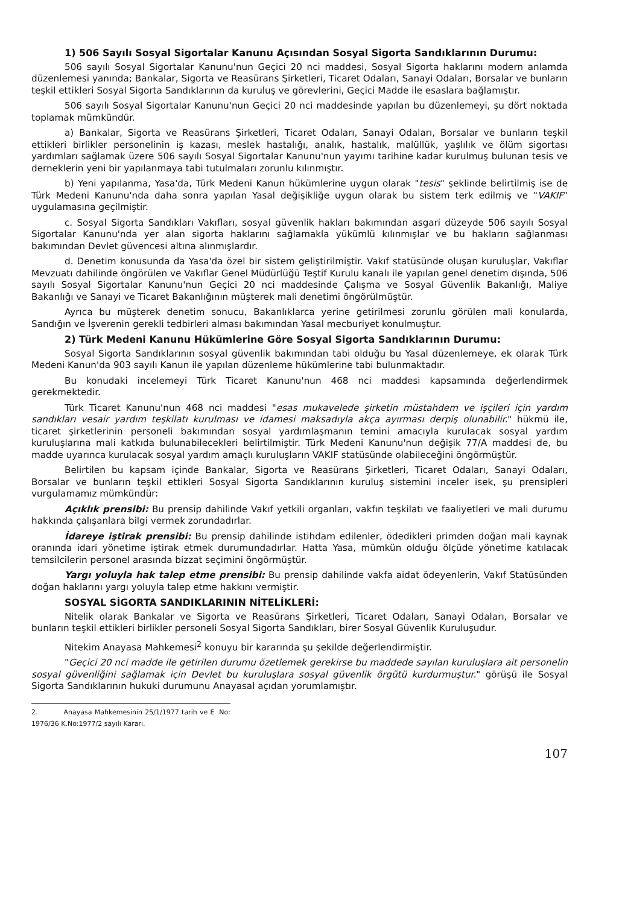1) 506 Sayılı Sosyal Sigortalar Kanunu Açısından Sosyal Sigorta Sandıklarının Durumu:
506 sayılı Sosyal Sigortalar Kanunu'nun Geçici 20 nci maddesi, Sosyal Sigorta haklarını modern anlamda düzenlemesi yanında; Bankalar, Sigorta ve Reasürans Şirketleri, Ticaret Odaları, Sanayi Odaları, Borsalar ve bunların teşkil ettikleri Sosyal Sigorta Sandıklarının da kuruluş ve görevlerini, Geçici Madde ile esaslara bağlamıştır.
506 sayılı Sosyal Sigortalar Kanunu'nun Geçici 20 nci maddesinde yapılan bu düzenlemeyi, şu dört noktada toplamak mümkündür.
a) Bankalar, Sigorta ve Reasürans Şirketleri, Ticaret Odaları, Sanayi Odaları, Borsalar ve bunların teşkil ettikleri birlikler personelinin iş kazası, meslek hastalığı, analık, hastalık, malüllük, yaşlılık ve ölüm sigortası yardımları sağlamak üzere 506 sayılı Sosyal Sigortalar Kanunu'nun yayımı tarihine kadar kurulmuş bulunan tesis ve derneklerin yeni bir yapılanmaya tabi tutulmaları zorunlu kılınmıştır.
b) Yeni yapılanma, Yasa'da, Türk Medeni Kanun hükümlerine uygun olarak "tesis" şeklinde belirtilmiş ise de Türk Medeni Kanunu'nda daha sonra yapılan Yasal değişikliğe uygun olarak bu sistem terk edilmiş ve "VAKIF" uygulamasına geçilmiştir.
c. Sosyal Sigorta Sandıkları Vakıfları, sosyal güvenlik hakları bakımından asgari düzeyde 506 sayılı Sosyal Sigortalar Kanunu'nda yer alan sigorta haklarını sağlamakla yükümlü kılınmışlar ve bu hakların sağlanması bakımından Devlet güvencesi altına alınmışlardır.
d. Denetim konusunda da Yasa'da özel bir sistem geliştirilmiştir. Vakıf statüsünde oluşan kuruluşlar, Vakıflar Mevzuatı dahilinde öngörülen ve Vakıflar Genel Müdürlüğü Teştif Kurulu kanalı ile yapılan genel denetim dışında, 506 sayılı Sosyal Sigortalar Kanunu'nun Geçici 20 nci maddesinde Çalışma ve Sosyal Güvenlik Bakanlığı, Maliye Bakanlığı ve Sanayi ve Ticaret Bakanlığının müşterek mali denetimi öngörülmüştür.
Ayrıca bu müşterek denetim sonucu, Bakanlıklarca yerine getirilmesi zorunlu görülen mali konularda, Sandığın ve İşverenin gerekli tedbirleri alması bakımından Yasal mecburiyet konulmuştur.
2) Türk Medeni Kanunu Hükümlerine Göre Sosyal Sigorta Sandıklarının Durumu:
Sosyal Sigorta Sandıklarının sosyal güvenlik bakımından tabi olduğu bu Yasal düzenlemeye, ek olarak Türk Medeni Kanun'da 903 sayılı Kanun ile yapılan düzenleme hükümlerine tabi bulunmaktadır.
Bu konudaki incelemeyi Türk Ticaret Kanunu'nun 468 nci maddesi kapsamında değerlendirmek gerekmektedir.
Türk Ticaret Kanunu'nun 468 nci maddesi "esas mukavelede şirketin müstahdem ve işçileri için yardım sandıkları vesair yardım teşkilatı kurulması ve idamesi maksadıyla akça ayırması derpiş olunabilir." hükmü ile, ticaret şirketlerinin personeli bakımından sosyal yardımlaşmanın temini amacıyla kurulacak sosyal yardım kuruluşlarına mali katkıda bulunabilecekleri belirtilmiştir. Türk Medeni Kanunu'nun değişik 77/A maddesi de, bu madde uyarınca kurulacak sosyal yardım amaçlı kuruluşların VAKIF statüsünde olabileceğini öngörmüştür.
Belirtilen bu kapsam içinde Bankalar, Sigorta ve Reasürans Şirketleri, Ticaret Odaları, Sanayi Odaları, Borsalar ve bunların teşkil ettikleri Sosyal Sigorta Sandıklarının kuruluş sistemini inceler isek, şu prensipleri vurgulamamız mümkündür:
Açıklık prensibi: Bu prensip dahilinde Vakıf yetkili organları, vakfın teşkilatı ve faaliyetleri ve mali durumu hakkında çalışanlara bilgi vermek zorundadırlar.
İdareye iştirak prensibi: Bu prensip dahilinde istihdam edilenler, ödedikleri primden doğan mali kaynak oranında idari yönetime iştirak etmek durumundadırlar. Hatta Yasa, mümkün olduğu ölçüde yönetime katılacak temsilcilerin personel arasında bizzat seçimini öngörmüştür.
Yargı yoluyla hak talep etme prensibi: Bu prensip dahilinde vakfa aidat ödeyenlerin, Vakıf Statüsünden doğan haklarını yargı yoluyla talep etme hakkını vermiştir.
SOSYAL SİGORTA SANDIKLARININ NİTELİKLERİ:
Nitelik olarak Bankalar ve Sigorta ve Reasürans Şirketleri, Ticaret Odaları, Sanayi Odaları, Borsalar ve bunların teşkil ettikleri birlikler personeli Sosyal Sigorta Sandıkları, birer Sosyal Güvenlik Kuruluşudur.
Nitekim Anayasa Mahkemesi<sup>2</sup> konuyu bir kararında şu şekilde değerlendirmiştir.
"Geçici 20 nci madde ile getirilen durumu özetlemek gerekirse bu maddede sayılan kuruluşlara ait personelin sosyal güvenliğini sağlamak için Devlet bu kuruluşlara sosyal güvenlik örgütü kurdurmuştur." görüşü ile Sosyal Sigorta Sandıklarının hukuki durumunu Anayasal açıdan yorumlamıştır.
2. Anayasa Mahkemesinin 25/1/1977 tarih ve E .No: 1976/36 K.No:1977/2 sayılı Kararı.
107